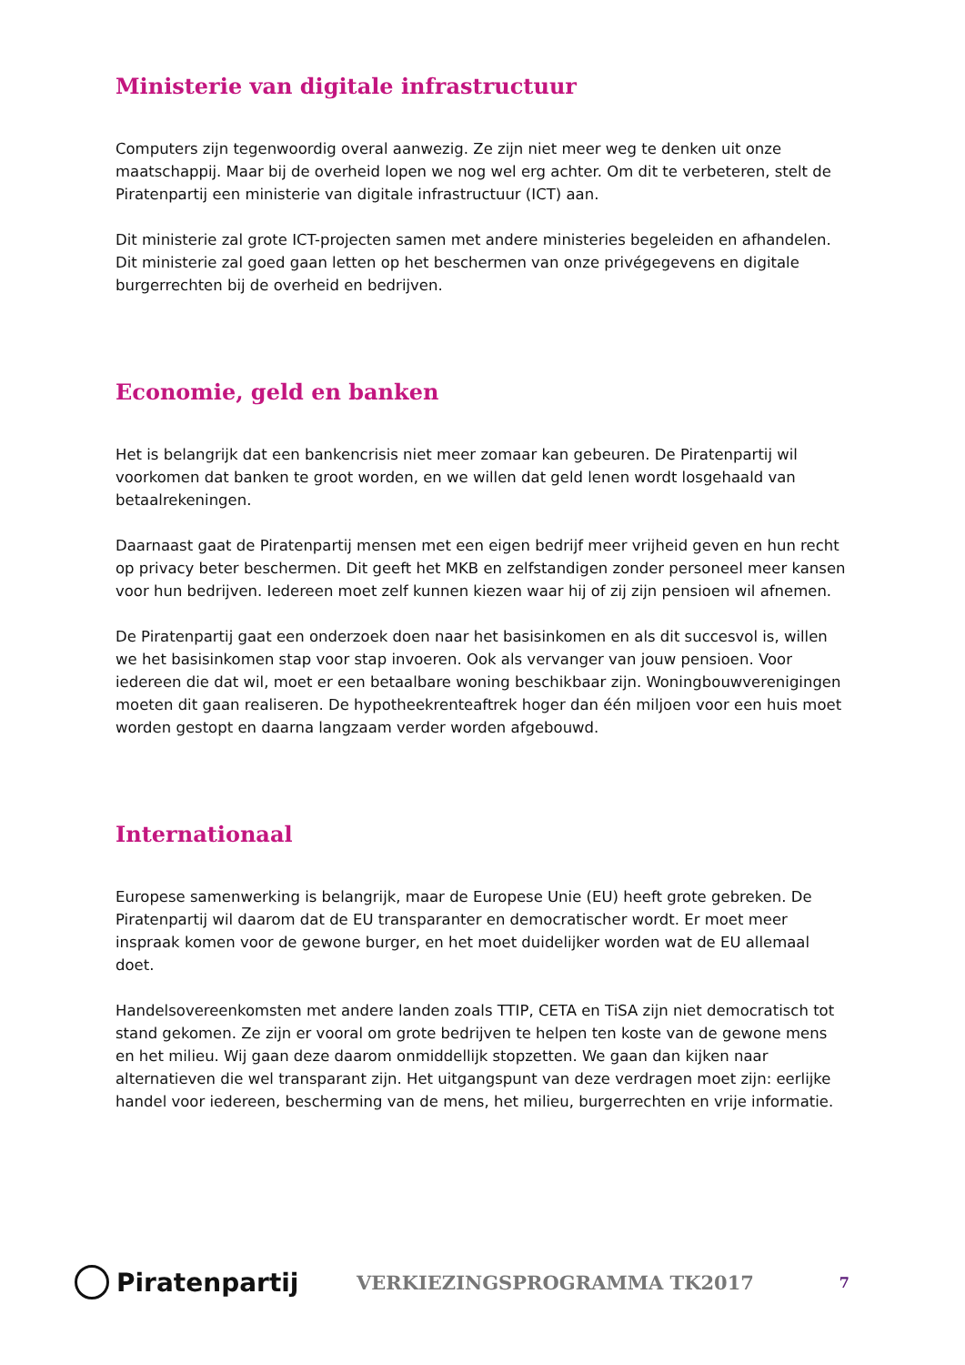Ministerie van digitale infrastructuur
Computers zijn tegenwoordig overal aanwezig. Ze zijn niet meer weg te denken uit onze maatschappij. Maar bij de overheid lopen we nog wel erg achter. Om dit te verbeteren, stelt de Piratenpartij een ministerie van digitale infrastructuur (ICT) aan.
Dit ministerie zal grote ICT-projecten samen met andere ministeries begeleiden en afhandelen. Dit ministerie zal goed gaan letten op het beschermen van onze privégegevens en digitale burgerrechten bij de overheid en bedrijven.
Economie, geld en banken
Het is belangrijk dat een bankencrisis niet meer zomaar kan gebeuren. De Piratenpartij wil voorkomen dat banken te groot worden, en we willen dat geld lenen wordt losgehaald van betaalrekeningen.
Daarnaast gaat de Piratenpartij mensen met een eigen bedrijf meer vrijheid geven en hun recht op privacy beter beschermen. Dit geeft het MKB en zelfstandigen zonder personeel meer kansen voor hun bedrijven. Iedereen moet zelf kunnen kiezen waar hij of zij zijn pensioen wil afnemen.
De Piratenpartij gaat een onderzoek doen naar het basisinkomen en als dit succesvol is, willen we het basisinkomen stap voor stap invoeren. Ook als vervanger van jouw pensioen. Voor iedereen die dat wil, moet er een betaalbare woning beschikbaar zijn. Woningbouwverenigingen moeten dit gaan realiseren. De hypotheekrenteaftrek hoger dan één miljoen voor een huis moet worden gestopt en daarna langzaam verder worden afgebouwd.
Internationaal
Europese samenwerking is belangrijk, maar de Europese Unie (EU) heeft grote gebreken. De Piratenpartij wil daarom dat de EU transparanter en democratischer wordt. Er moet meer inspraak komen voor de gewone burger, en het moet duidelijker worden wat de EU allemaal doet.
Handelsovereenkomsten met andere landen zoals TTIP, CETA en TiSA zijn niet democratisch tot stand gekomen. Ze zijn er vooral om grote bedrijven te helpen ten koste van de gewone mens en het milieu. Wij gaan deze daarom onmiddellijk stopzetten. We gaan dan kijken naar alternatieven die wel transparant zijn. Het uitgangspunt van deze verdragen moet zijn: eerlijke handel voor iedereen, bescherming van de mens, het milieu, burgerrechten en vrije informatie.
Piratenpartij
VERKIEZINGSPROGRAMMA TK2017
7